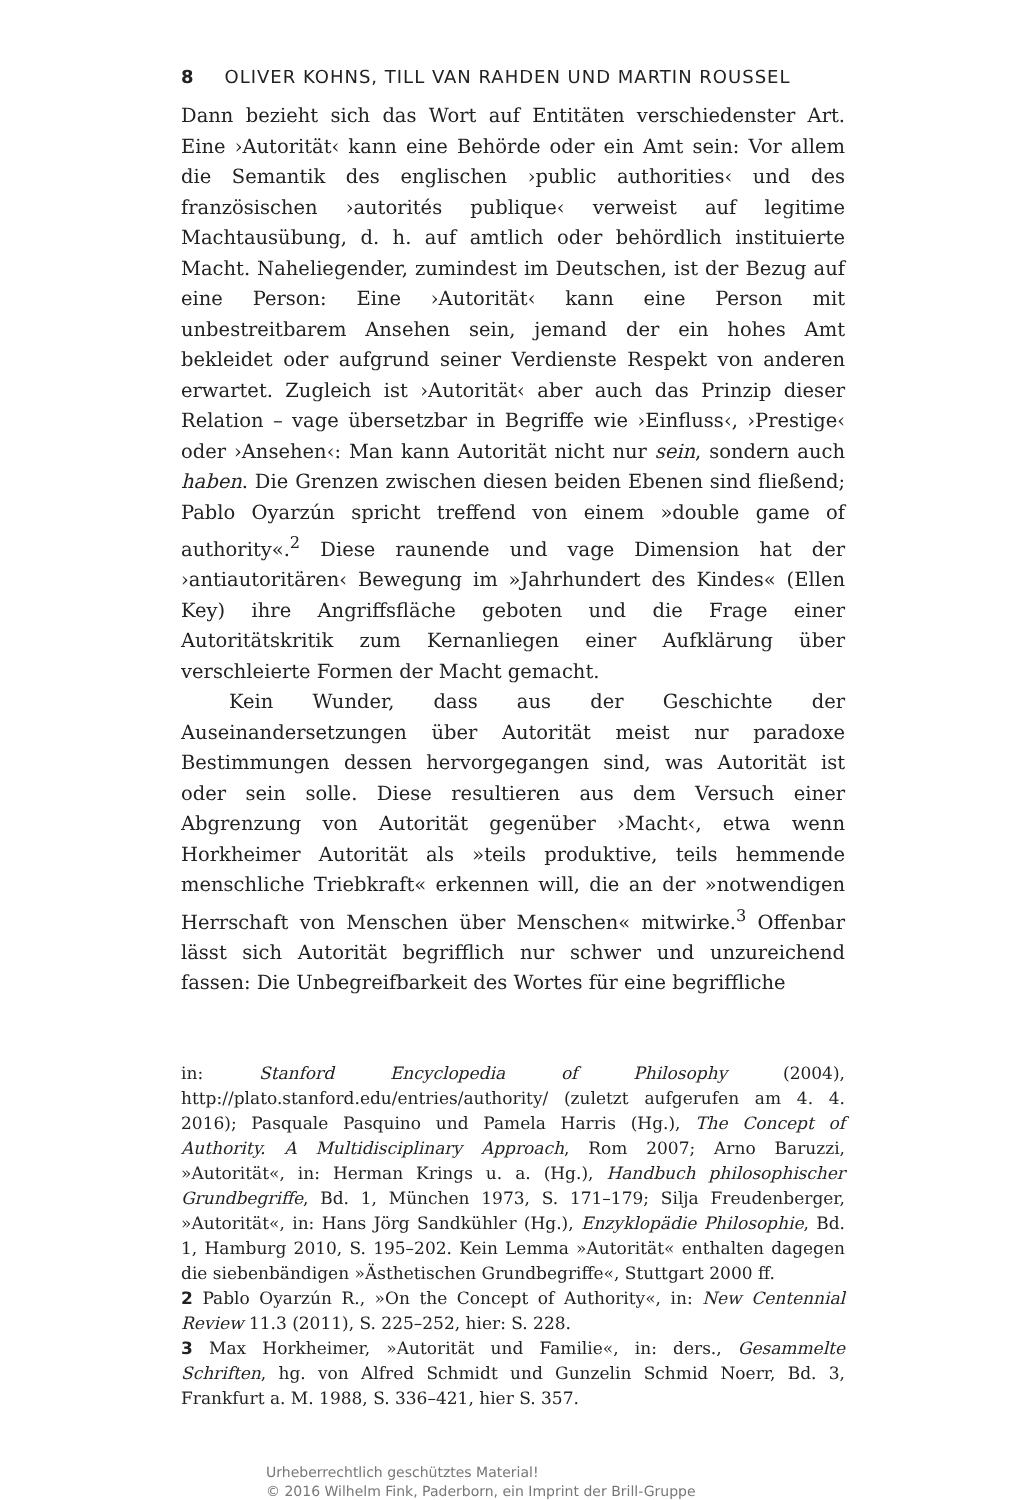8 OLIVER KOHNS, TILL VAN RAHDEN UND MARTIN ROUSSEL
Dann bezieht sich das Wort auf Entitäten verschiedenster Art. Eine ›Autorität‹ kann eine Behörde oder ein Amt sein: Vor allem die Semantik des englischen ›public authorities‹ und des französischen ›autorités publique‹ verweist auf legitime Machtausübung, d. h. auf amtlich oder behördlich instituierte Macht. Naheliegender, zumindest im Deutschen, ist der Bezug auf eine Person: Eine ›Autorität‹ kann eine Person mit unbestreitbarem Ansehen sein, jemand der ein hohes Amt bekleidet oder aufgrund seiner Verdienste Respekt von anderen erwartet. Zugleich ist ›Autorität‹ aber auch das Prinzip dieser Relation – vage übersetzbar in Begriffe wie ›Einfluss‹, ›Prestige‹ oder ›Ansehen‹: Man kann Autorität nicht nur sein, sondern auch haben. Die Grenzen zwischen diesen beiden Ebenen sind fließend; Pablo Oyarzún spricht treffend von einem »double game of authority«.<sup>2</sup> Diese raunende und vage Dimension hat der ›antiautoritären‹ Bewegung im »Jahrhundert des Kindes« (Ellen Key) ihre Angriffsfläche geboten und die Frage einer Autoritätskritik zum Kernanliegen einer Aufklärung über verschleierte Formen der Macht gemacht.
Kein Wunder, dass aus der Geschichte der Auseinandersetzungen über Autorität meist nur paradoxe Bestimmungen dessen hervorgegangen sind, was Autorität ist oder sein solle. Diese resultieren aus dem Versuch einer Abgrenzung von Autorität gegenüber ›Macht‹, etwa wenn Horkheimer Autorität als »teils produktive, teils hemmende menschliche Triebkraft« erkennen will, die an der »notwendigen Herrschaft von Menschen über Menschen« mitwirke.<sup>3</sup> Offenbar lässt sich Autorität begrifflich nur schwer und unzureichend fassen: Die Unbegreifbarkeit des Wortes für eine begriffliche
in: Stanford Encyclopedia of Philosophy (2004), http://plato.stanford.edu/entries/authority/ (zuletzt aufgerufen am 4. 4. 2016); Pasquale Pasquino und Pamela Harris (Hg.), The Concept of Authority. A Multidisciplinary Approach, Rom 2007; Arno Baruzzi, »Autorität«, in: Herman Krings u. a. (Hg.), Handbuch philosophischer Grundbegriffe, Bd. 1, München 1973, S. 171–179; Silja Freudenberger, »Autorität«, in: Hans Jörg Sandkühler (Hg.), Enzyklopädie Philosophie, Bd. 1, Hamburg 2010, S. 195–202. Kein Lemma »Autorität« enthalten dagegen die siebenbändigen »Ästhetischen Grundbegriffe«, Stuttgart 2000 ff.
2 Pablo Oyarzún R., »On the Concept of Authority«, in: New Centennial Review 11.3 (2011), S. 225–252, hier: S. 228.
3 Max Horkheimer, »Autorität und Familie«, in: ders., Gesammelte Schriften, hg. von Alfred Schmidt und Gunzelin Schmid Noerr, Bd. 3, Frankfurt a. M. 1988, S. 336–421, hier S. 357.
Urheberrechtlich geschütztes Material!
© 2016 Wilhelm Fink, Paderborn, ein Imprint der Brill-Gruppe